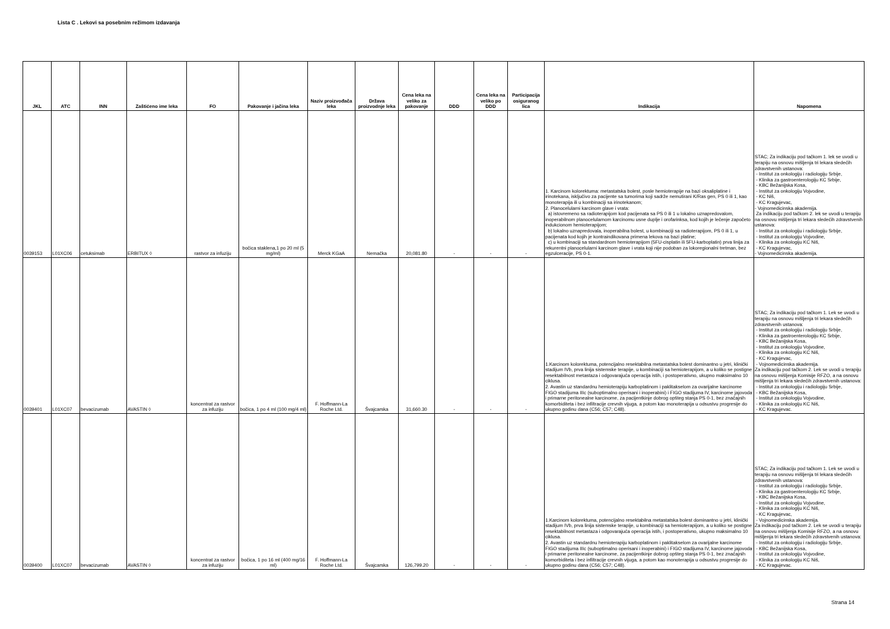Lista C . Lekovi sa posebnim režimom izdavanja
| JKL | ATC | INN | Zaštićeno ime leka | FO | Pakovanje i jačina leka | Naziv proizvođača leka | Država proizvodnje leka | Cena leka na veliko za pakovanje | DDD | Cena leka na veliko po DDD | Participacija osiguranog lica | Indikacija | Napomena |
| --- | --- | --- | --- | --- | --- | --- | --- | --- | --- | --- | --- | --- | --- |
| 0039153 | L01XC06 | cetuksimab | ERBITUX ◊ | rastvor za infuziju | bočica staklena,1 po 20 ml (5 mg/ml) | Merck KGaA | Nemačka | 20,081.80 | - | - | - | 1. Karcinom kolorektuma: metastatska bolest, posle hemioterapije na bazi oksaliplatine i irinotekana, isključivo za pacijente sa tumorima koji sadrže nemutirani K/Ras gen, PS 0 ili 1, kao monoterapija ili u kombinaciji sa irinotekanom; 2. Planocelularni karcinom glave i vrata: a) istovremeno sa radioterapijom kod pacijenata sa PS 0 ili 1 u lokalno uznapredovalom, inoperabilnom planocelularnom karcinomu usne duplje i orofarinksa, kod kojih je lečenje započeto indukcionom hemioterapijom; b) lokalno uznapredovala, inoperabilna bolest, u kombinaciji sa radioterapijom, PS 0 ili 1, u pacijenata kod kojih je kontraindikovana primena lekova na bazi platine; c) u kombinaciji sa standardnom hemioterapijom (5FU-cisplatin ili 5FU-karboplatin) prva linija za rekurentni planocelularni karcinom glave i vrata koji nije podoban za lokoregionalni tretman, bez egzulceracije, PS 0-1. | STAC; Za indikaciju pod tačkom 1. lek se uvodi u terapiju na osnovu mišljenja tri lekara sledećih zdravstvenih ustanova: - Institut za onkologiju i radiologiju Srbije, - Klinika za gastroenterologiju KC Srbije, - KBC Bežanijska Kosa, - Institut za onkologiju Vojvodine, - KC Niš, - KC Kragujevac, - Vojnomedicinska akademija. Za indikaciju pod tačkom 2. lek se uvodi u terapiju na osnovu mišljenja tri lekara sledećih zdravstvenih ustanova: - Institut za onkologiju i radiologiju Srbije, - Institut za onkologiju Vojvodine, - Klinika za onkologiju KC Niš, - KC Kragujevac, - Vojnomedicinska akademija. |
| 0039401 | L01XC07 | bevacizumab | AVASTIN ◊ | koncentrat za rastvor za infuziju | bočica, 1 po 4 ml (100 mg/4 ml) | F. Hoffmann-La Roche Ltd. | Švajcarska | 31,660.30 | - | - | - | 1.Karcinom kolorektuma, potencijalno resektabilna metastatska bolest dominantno u jetri, klinički stadijum IVb, prva linija sistemske terapije, u kombinaciji sa hemioterapijom, a u koliko se postigne resektabilnost metastaza i odgovarajuća operacija istih, i postoperativno, ukupno maksimalno 10 ciklusa. 2. Avastin uz standardnu hemioterapiju karboplatinom i paklitakselom za ovarijalne karcinome FIGO stadijuma IIIc (suboptimalno operisani i inoperabini) i FIGO stadijuma IV, karcinome jajovoda i primarne peritonealne karcinome, za pacijentkinje dobrog opšteg stanja PS 0-1, bez značajnih komorbiditeta i bez infiltracije crevnih vijuga, a potom kao monoterapija u odsustvu progresije do ukupno godinu dana (C56; C57; C48). | STAC; Za indikaciju pod tačkom 1. Lek se uvodi u terapiju na osnovu mišljenja tri lekara sledećih zdravstvenih ustanova: - Institut za onkologiju i radiologiju Srbije, - Klinika za gastroenterologiju KC Srbije, - KBC Bežanijska Kosa, - Institut za onkologiju Vojvodine, - Klinika za onkologiju KC Niš, - KC Kragujevac, - Vojnomedicinska akademija. Za indikaciju pod tačkom 2. Lek se uvodi u terapiju na osnovu mišljenja Komisije RFZO, a na osnovu mišljenja tri lekara sledećih zdravstvenih ustanova: - Institut za onkologiju i radiologiju Srbije, - KBC Bežanijska Kosa, - Institut za onkologiju Vojvodine, - Klinika za onkologiju KC Niš, - KC Kragujevac. |
| 0039400 | L01XC07 | bevacizumab | AVASTIN ◊ | koncentrat za rastvor za infuziju | bočica, 1 po 16 ml (400 mg/16 ml) | F. Hoffmann-La Roche Ltd. | Švajcarska | 126,799.20 | - | - | - | 1.Karcinom kolorektuma, potencijalno resektabilna metastatska bolest dominantno u jetri, klinički stadijum IVb, prva linija sistemske terapije, u kombinaciji sa hemioterapijom, a u koliko se postigne resektabilnost metastaza i odgovarajuća operacija istih, i postoperativno, ukupno maksimalno 10 ciklusa. 2. Avastin uz standardnu hemioterapiju karboplatinom i paklitakselom za ovarijalne karcinome FIGO stadijuma IIIc (suboptimalno operisani i inoperabini) i FIGO stadijuma IV, karcinome jajovoda i primarne peritonealne karcinome, za pacijentkinje dobrog opšteg stanja PS 0-1, bez značajnih komorbiditeta i bez infiltracije crevnih vijuga, a potom kao monoterapija u odsustvu progresije do ukupno godinu dana (C56; C57; C48). | STAC; Za indikaciju pod tačkom 1. Lek se uvodi u terapiju na osnovu mišljenja tri lekara sledećih zdravstvenih ustanova: - Institut za onkologiju i radiologiju Srbije, - Klinika za gastroenterologiju KC Srbije, - KBC Bežanijska Kosa, - Institut za onkologiju Vojvodine, - Klinika za onkologiju KC Niš, - KC Kragujevac, - Vojnomedicinska akademija. Za indikaciju pod tačkom 2. Lek se uvodi u terapiju na osnovu mišljenja Komisije RFZO, a na osnovu mišljenja tri lekara sledećih zdravstvenih ustanova: - Institut za onkologiju i radiologiju Srbije, - KBC Bežanijska Kosa, - Institut za onkologiju Vojvodine, - Klinika za onkologiju KC Niš, - KC Kragujevac. |
Strana 14